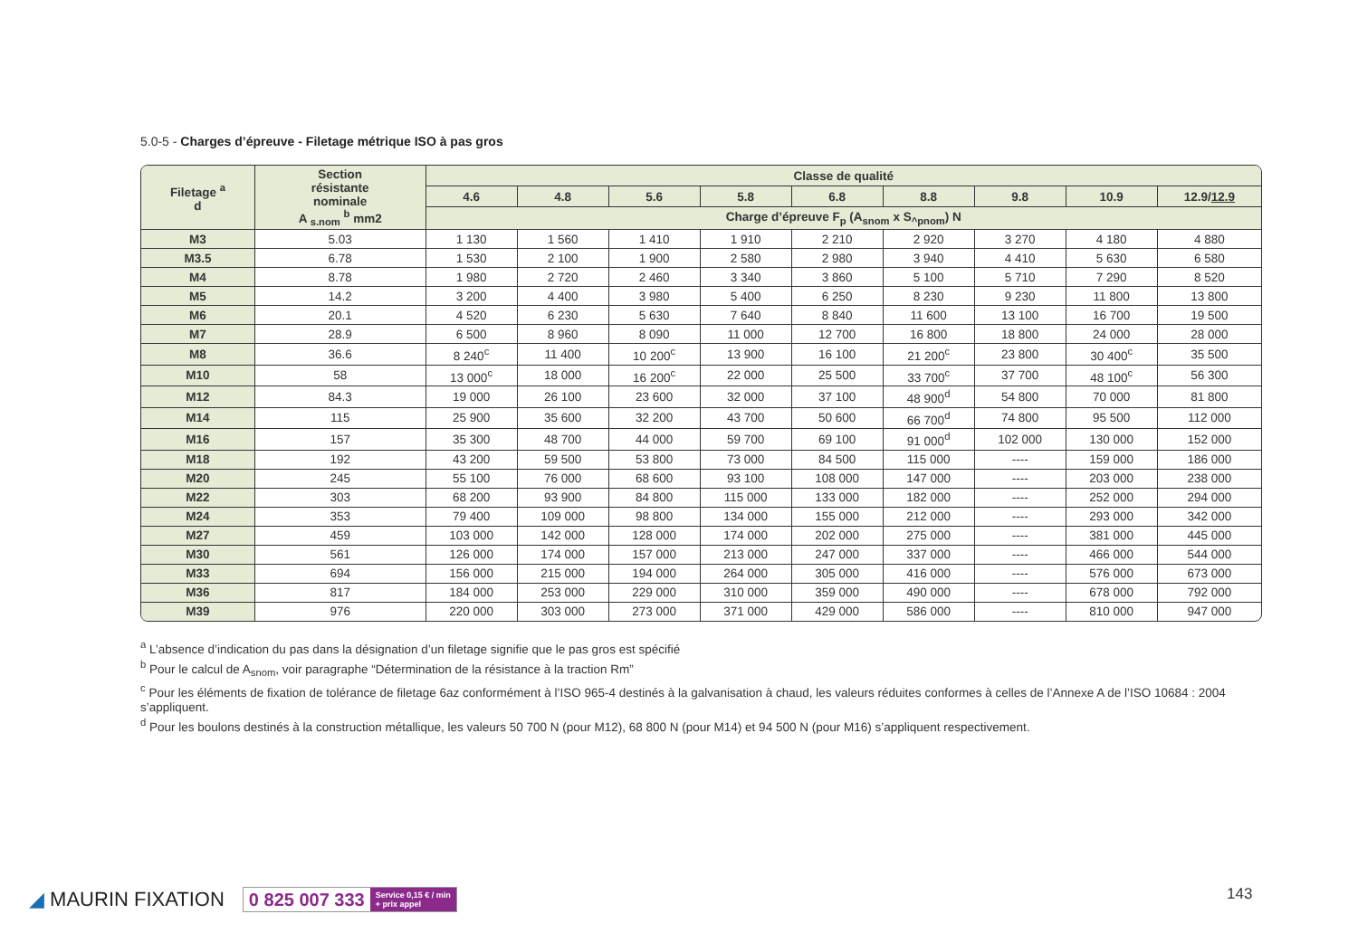5.0-5 - Charges d’épreuve - Filetage métrique ISO à pas gros
| Filetage <sup>a</sup> d | Section résistante nominale A <sub>s.nom</sub> <sup>b</sup> mm2 | Classe de qualité | | | | | | | | |
| --- | --- | --- | --- | --- | --- | --- | --- | --- | --- | --- |
| | | 4.6 | 4.8 | 5.6 | 5.8 | 6.8 | 8.8 | 9.8 | 10.9 | 12.9/ 12.9 |
| | | Charge d’épreuve F<sub>p</sub> (A<sub>snom</sub> x S<sub>^pnom</sub>) N | | | | | | | | |
| M3 | 5.03 | 1 130 | 1 560 | 1 410 | 1 910 | 2 210 | 2 920 | 3 270 | 4 180 | 4 880 |
| M3.5 | 6.78 | 1 530 | 2 100 | 1 900 | 2 580 | 2 980 | 3 940 | 4 410 | 5 630 | 6 580 |
| M4 | 8.78 | 1 980 | 2 720 | 2 460 | 3 340 | 3 860 | 5 100 | 5 710 | 7 290 | 8 520 |
| M5 | 14.2 | 3 200 | 4 400 | 3 980 | 5 400 | 6 250 | 8 230 | 9 230 | 11 800 | 13 800 |
| M6 | 20.1 | 4 520 | 6 230 | 5 630 | 7 640 | 8 840 | 11 600 | 13 100 | 16 700 | 19 500 |
| M7 | 28.9 | 6 500 | 8 960 | 8 090 | 11 000 | 12 700 | 16 800 | 18 800 | 24 000 | 28 000 |
| M8 | 36.6 | 8 240<sup>c</sup> | 11 400 | 10 200<sup>c</sup> | 13 900 | 16 100 | 21 200<sup>c</sup> | 23 800 | 30 400<sup>c</sup> | 35 500 |
| M10 | 58 | 13 000<sup>c</sup> | 18 000 | 16 200<sup>c</sup> | 22 000 | 25 500 | 33 700<sup>c</sup> | 37 700 | 48 100<sup>c</sup> | 56 300 |
| M12 | 84.3 | 19 000 | 26 100 | 23 600 | 32 000 | 37 100 | 48 900<sup>d</sup> | 54 800 | 70 000 | 81 800 |
| M14 | 115 | 25 900 | 35 600 | 32 200 | 43 700 | 50 600 | 66 700<sup>d</sup> | 74 800 | 95 500 | 112 000 |
| M16 | 157 | 35 300 | 48 700 | 44 000 | 59 700 | 69 100 | 91 000<sup>d</sup> | 102 000 | 130 000 | 152 000 |
| M18 | 192 | 43 200 | 59 500 | 53 800 | 73 000 | 84 500 | 115 000 | ---- | 159 000 | 186 000 |
| M20 | 245 | 55 100 | 76 000 | 68 600 | 93 100 | 108 000 | 147 000 | ---- | 203 000 | 238 000 |
| M22 | 303 | 68 200 | 93 900 | 84 800 | 115 000 | 133 000 | 182 000 | ---- | 252 000 | 294 000 |
| M24 | 353 | 79 400 | 109 000 | 98 800 | 134 000 | 155 000 | 212 000 | ---- | 293 000 | 342 000 |
| M27 | 459 | 103 000 | 142 000 | 128 000 | 174 000 | 202 000 | 275 000 | ---- | 381 000 | 445 000 |
| M30 | 561 | 126 000 | 174 000 | 157 000 | 213 000 | 247 000 | 337 000 | ---- | 466 000 | 544 000 |
| M33 | 694 | 156 000 | 215 000 | 194 000 | 264 000 | 305 000 | 416 000 | ---- | 576 000 | 673 000 |
| M36 | 817 | 184 000 | 253 000 | 229 000 | 310 000 | 359 000 | 490 000 | ---- | 678 000 | 792 000 |
| M39 | 976 | 220 000 | 303 000 | 273 000 | 371 000 | 429 000 | 586 000 | ---- | 810 000 | 947 000 |
<sup>a</sup> L’absence d’indication du pas dans la désignation d’un filetage signifie que le pas gros est spécifié
<sup>b</sup> Pour le calcul de A<sub>snom</sub>, voir paragraphe “Détermination de la résistance à la traction Rm”
<sup>c</sup> Pour les éléments de fixation de tolérance de filetage 6az conformément à l’ISO 965-4 destinés à la galvanisation à chaud, les valeurs réduites conformes à celles de l’Annexe A de l’ISO 10684 : 2004 s’appliquent.
<sup>d</sup> Pour les boulons destinés à la construction métallique, les valeurs 50 700 N (pour M12), 68 800 N (pour M14) et 94 500 N (pour M16) s’appliquent respectivement.
◢ MAURIN FIXATION
0 825 007 333 Service 0,15 € / min
+ prix appel
143